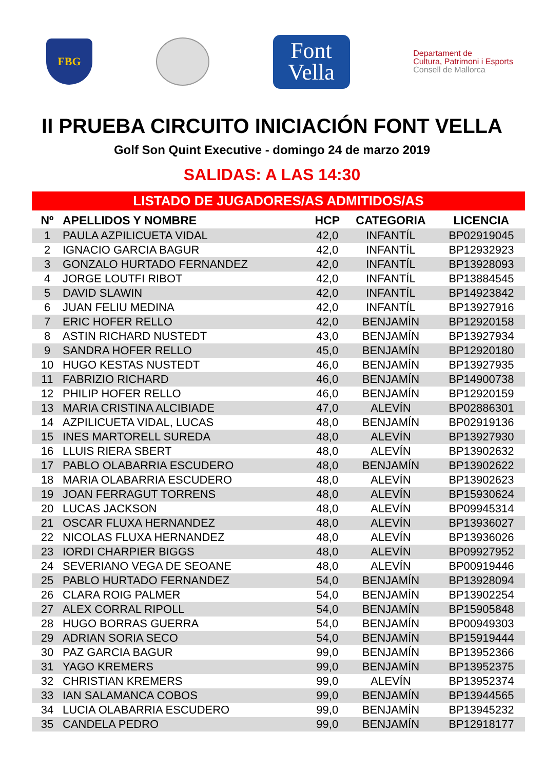FBG
Font
Vella
Departament de
Cultura, Patrimoni i Esports
Consell de Mallorca
II PRUEBA CIRCUITO INICIACIÓN FONT VELLA
Golf Son Quint Executive - domingo 24 de marzo 2019
SALIDAS: A LAS 14:30
LISTADO DE JUGADORES/AS ADMITIDOS/AS
| Nº | APELLIDOS Y NOMBRE | HCP | CATEGORIA | LICENCIA |
| --- | --- | --- | --- | --- |
| 1 | PAULA AZPILICUETA VIDAL | 42,0 | INFANTÍL | BP02919045 |
| 2 | IGNACIO GARCIA BAGUR | 42,0 | INFANTÍL | BP12932923 |
| 3 | GONZALO HURTADO FERNANDEZ | 42,0 | INFANTÍL | BP13928093 |
| 4 | JORGE LOUTFI RIBOT | 42,0 | INFANTÍL | BP13884545 |
| 5 | DAVID SLAWIN | 42,0 | INFANTÍL | BP14923842 |
| 6 | JUAN FELIU MEDINA | 42,0 | INFANTÍL | BP13927916 |
| 7 | ERIC HOFER RELLO | 42,0 | BENJAMÍN | BP12920158 |
| 8 | ASTIN RICHARD NUSTEDT | 43,0 | BENJAMÍN | BP13927934 |
| 9 | SANDRA HOFER RELLO | 45,0 | BENJAMÍN | BP12920180 |
| 10 | HUGO KESTAS NUSTEDT | 46,0 | BENJAMÍN | BP13927935 |
| 11 | FABRIZIO RICHARD | 46,0 | BENJAMÍN | BP14900738 |
| 12 | PHILIP HOFER RELLO | 46,0 | BENJAMÍN | BP12920159 |
| 13 | MARIA CRISTINA ALCIBIADE | 47,0 | ALEVÍN | BP02886301 |
| 14 | AZPILICUETA VIDAL, LUCAS | 48,0 | BENJAMÍN | BP02919136 |
| 15 | INES MARTORELL SUREDA | 48,0 | ALEVÍN | BP13927930 |
| 16 | LLUIS RIERA SBERT | 48,0 | ALEVÍN | BP13902632 |
| 17 | PABLO OLABARRIA ESCUDERO | 48,0 | BENJAMÍN | BP13902622 |
| 18 | MARIA OLABARRIA ESCUDERO | 48,0 | ALEVÍN | BP13902623 |
| 19 | JOAN FERRAGUT TORRENS | 48,0 | ALEVÍN | BP15930624 |
| 20 | LUCAS JACKSON | 48,0 | ALEVÍN | BP09945314 |
| 21 | OSCAR FLUXA HERNANDEZ | 48,0 | ALEVÍN | BP13936027 |
| 22 | NICOLAS FLUXA HERNANDEZ | 48,0 | ALEVÍN | BP13936026 |
| 23 | IORDI CHARPIER BIGGS | 48,0 | ALEVÍN | BP09927952 |
| 24 | SEVERIANO VEGA DE SEOANE | 48,0 | ALEVÍN | BP00919446 |
| 25 | PABLO HURTADO FERNANDEZ | 54,0 | BENJAMÍN | BP13928094 |
| 26 | CLARA ROIG PALMER | 54,0 | BENJAMÍN | BP13902254 |
| 27 | ALEX CORRAL RIPOLL | 54,0 | BENJAMÍN | BP15905848 |
| 28 | HUGO BORRAS GUERRA | 54,0 | BENJAMÍN | BP00949303 |
| 29 | ADRIAN SORIA SECO | 54,0 | BENJAMÍN | BP15919444 |
| 30 | PAZ GARCIA BAGUR | 99,0 | BENJAMÍN | BP13952366 |
| 31 | YAGO KREMERS | 99,0 | BENJAMÍN | BP13952375 |
| 32 | CHRISTIAN KREMERS | 99,0 | ALEVÍN | BP13952374 |
| 33 | IAN SALAMANCA COBOS | 99,0 | BENJAMÍN | BP13944565 |
| 34 | LUCIA OLABARRIA ESCUDERO | 99,0 | BENJAMÍN | BP13945232 |
| 35 | CANDELA PEDRO | 99,0 | BENJAMÍN | BP12918177 |